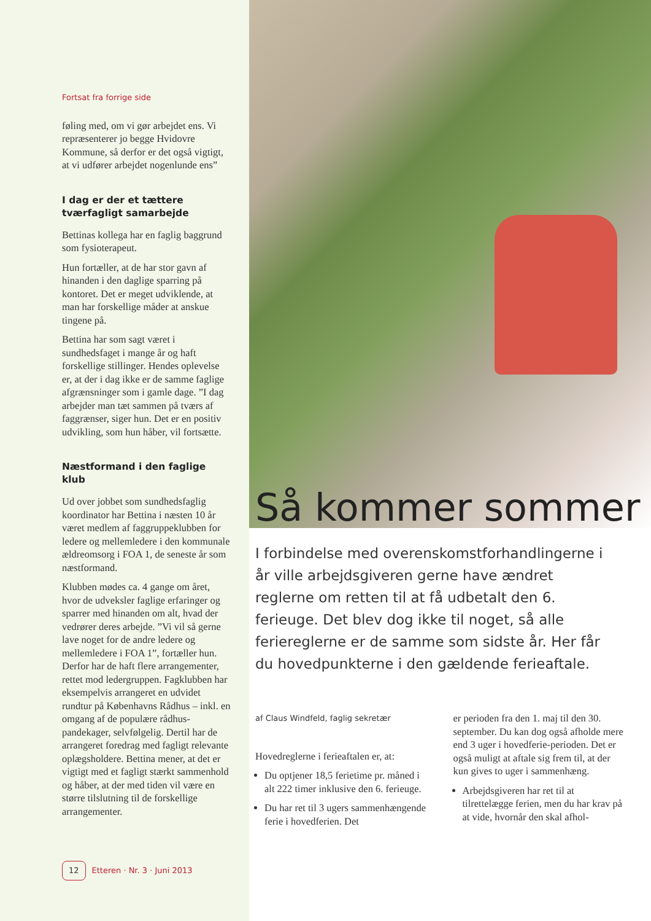Fortsat fra forrige side
føling med, om vi gør arbejdet ens. Vi repræsenterer jo begge Hvidovre Kommune, så derfor er det også vigtigt, at vi udfører arbejdet nogenlunde ens”
I dag er der et tættere tværfagligt samarbejde
Bettinas kollega har en faglig baggrund som fysioterapeut.
Hun fortæller, at de har stor gavn af hinanden i den daglige sparring på kontoret. Det er meget udviklende, at man har forskellige måder at anskue tingene på.
Bettina har som sagt været i sundhedsfaget i mange år og haft forskellige stillinger. Hendes oplevelse er, at der i dag ikke er de samme faglige afgrænsninger som i gamle dage. ”I dag arbejder man tæt sammen på tværs af faggrænser, siger hun. Det er en positiv udvikling, som hun håber, vil fortsætte.
Næstformand i den faglige klub
Ud over jobbet som sundhedsfaglig koordinator har Bettina i næsten 10 år været medlem af faggruppeklubben for ledere og mellemledere i den kommunale ældreomsorg i FOA 1, de seneste år som næstformand.
Klubben mødes ca. 4 gange om året, hvor de udveksler faglige erfaringer og sparrer med hinanden om alt, hvad der vedrører deres arbejde. ”Vi vil så gerne lave noget for de andre ledere og mellemledere i FOA 1”, fortæller hun. Derfor har de haft flere arrangementer, rettet mod ledergruppen. Fagklubben har eksempelvis arrangeret en udvidet rundtur på Københavns Rådhus – inkl. en omgang af de populære rådhus-pandekager, selvfølgelig. Dertil har de arrangeret foredrag med fagligt relevante oplægsholdere. Bettina mener, at det er vigtigt med et fagligt stærkt sammenhold og håber, at der med tiden vil være en større tilslutning til de forskellige arrangementer.
12 Etteren · Nr. 3 · Juni 2013
Så kommer sommer
I forbindelse med overenskomstforhandlingerne i år ville arbejdsgiveren gerne have ændret reglerne om retten til at få udbetalt den 6. ferieuge. Det blev dog ikke til noget, så alle feriereglerne er de samme som sidste år. Her får du hovedpunkterne i den gældende ferieaftale.
af Claus Windfeld, faglig sekretær
Hovedreglerne i ferieaftalen er, at:
Du optjener 18,5 ferietime pr. måned i alt 222 timer inklusive den 6. ferieuge.
Du har ret til 3 ugers sammenhængende ferie i hovedferien. Det
er perioden fra den 1. maj til den 30. september. Du kan dog også afholde mere end 3 uger i hovedferie-perioden. Det er også muligt at aftale sig frem til, at der kun gives to uger i sammenhæng.
Arbejdsgiveren har ret til at tilrettelægge ferien, men du har krav på at vide, hvornår den skal afhol-